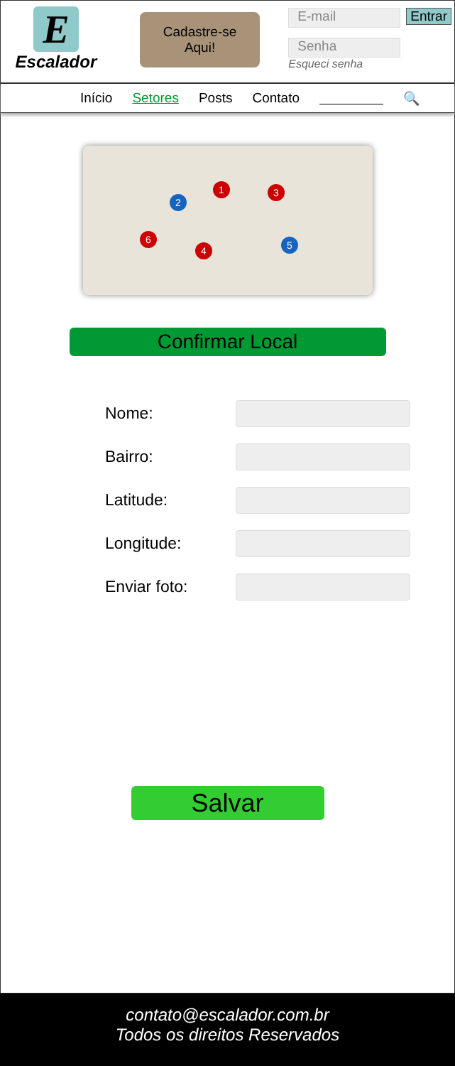E
Escalador
Cadastre-se
Aqui!
E-mail Entrar
Senha
Esqueci senha
Início Setores Posts Contato 🔍
1
2
3
4
5
6
Confirmar Local
Nome:
Bairro:
Latitude:
Longitude:
Enviar foto:
Salvar
contato@escalador.com.br
Todos os direitos Reservados